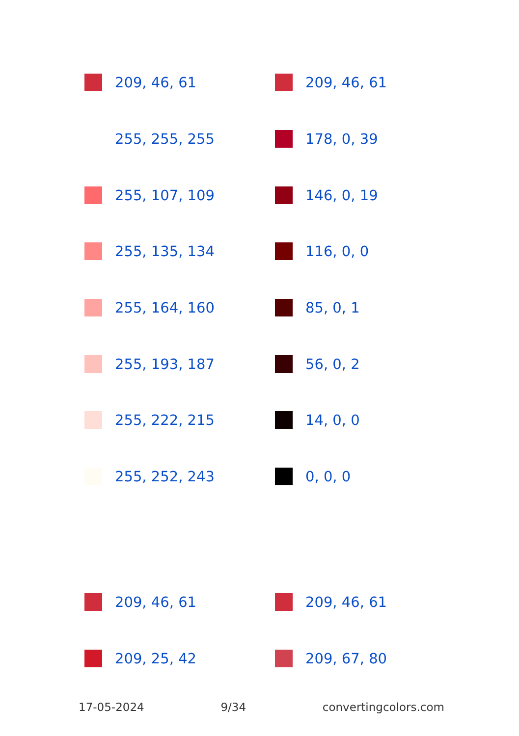209, 46, 61 209, 46, 61
255, 255, 255 178, 0, 39
255, 107, 109 146, 0, 19
255, 135, 134 116, 0, 0
255, 164, 160 85, 0, 1
255, 193, 187 56, 0, 2
255, 222, 215 14, 0, 0
255, 252, 243 0, 0, 0
209, 46, 61 209, 46, 61
209, 25, 42 209, 67, 80
17-05-2024 9/34 convertingcolors.com